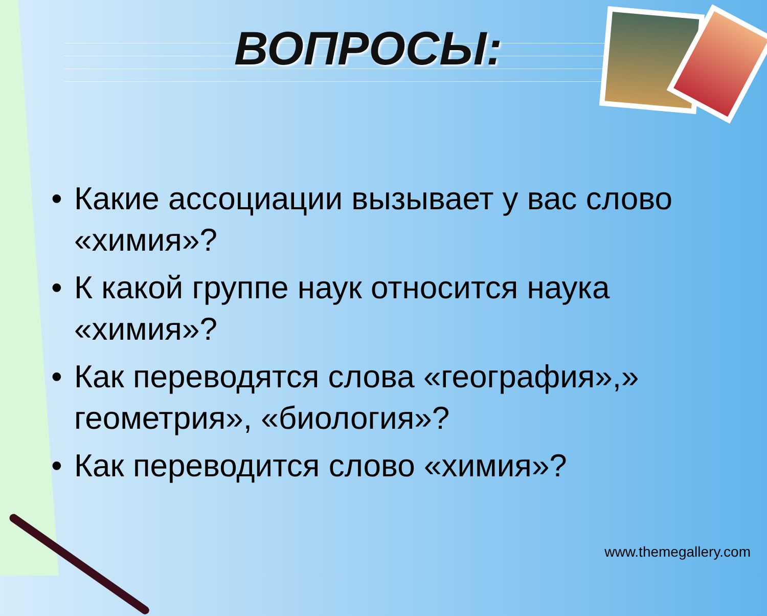ВОПРОСЫ:
• Какие ассоциации вызывает у вас слово «химия»?
• К какой группе наук относится наука «химия»?
• Как переводятся слова «география»,» геометрия», «биология»?
• Как переводится слово «химия»?
www.themegallery.com